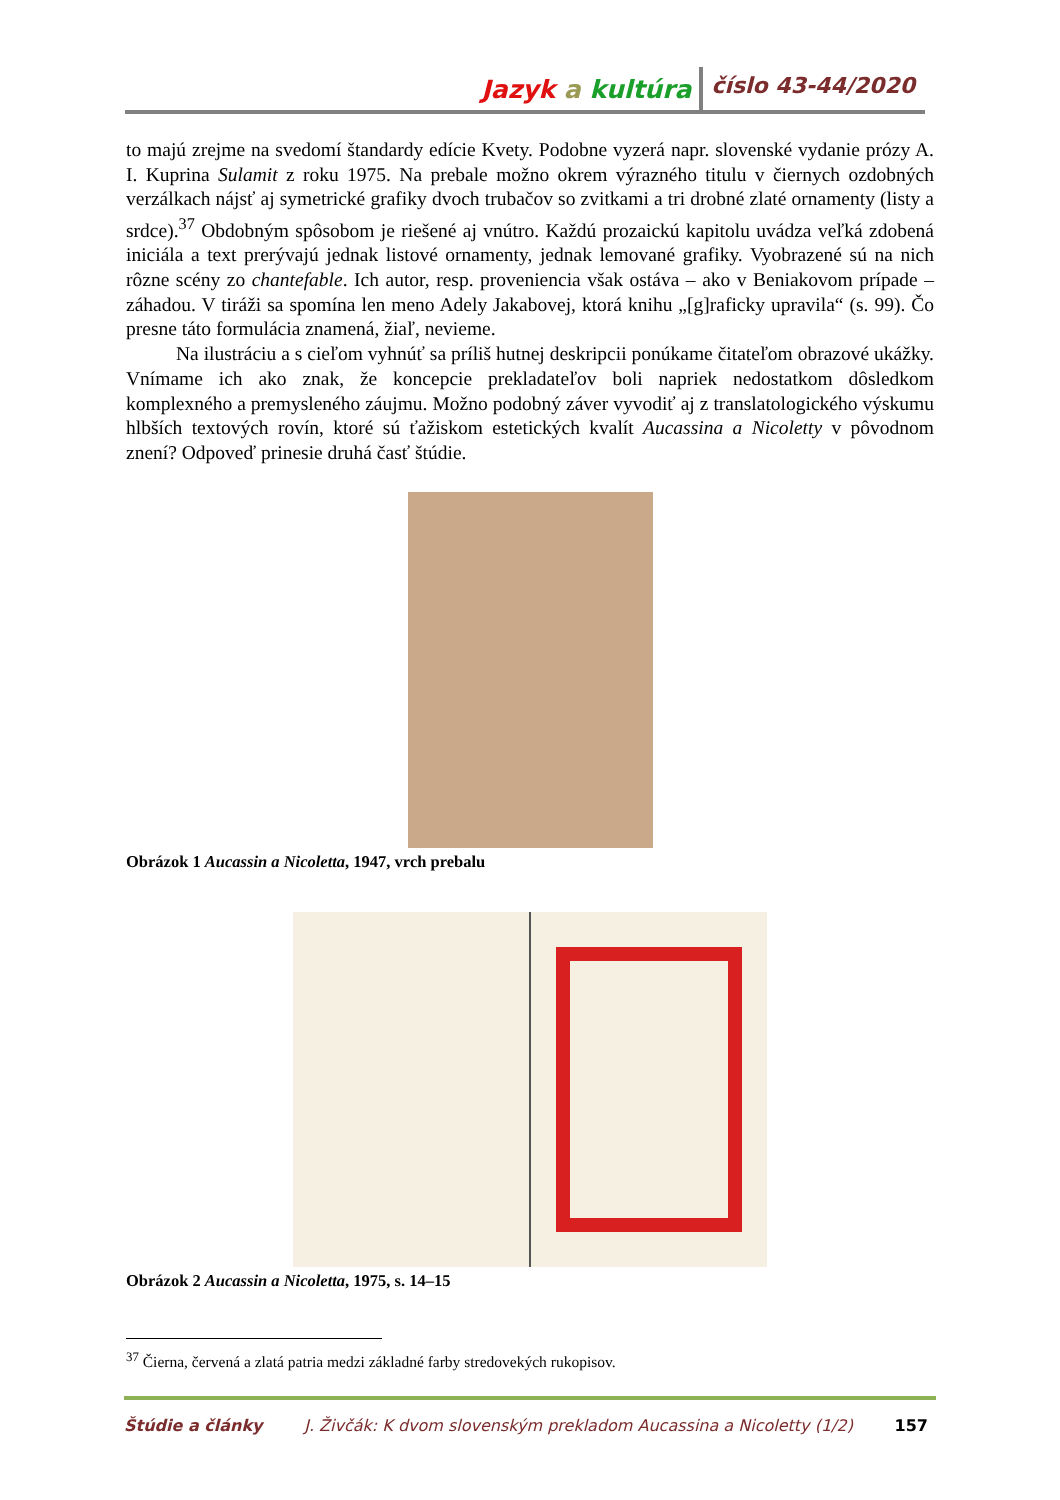Jazyk a kultúra číslo 43-44/2020
to majú zrejme na svedomí štandardy edície Kvety. Podobne vyzerá napr. slovenské vydanie prózy A. I. Kuprina Sulamit z roku 1975. Na prebale možno okrem výrazného titulu v čiernych ozdobných verzálkach nájsť aj symetrické grafiky dvoch trubačov so zvitkami a tri drobné zlaté ornamenty (listy a srdce).<sup>37</sup> Obdobným spôsobom je riešené aj vnútro. Každú prozaickú kapitolu uvádza veľká zdobená iniciála a text prerývajú jednak listové ornamenty, jednak lemované grafiky. Vyobrazené sú na nich rôzne scény zo chantefable. Ich autor, resp. proveniencia však ostáva – ako v Beniakovom prípade – záhadou. V tiráži sa spomína len meno Adely Jakabovej, ktorá knihu „[g]raficky upravila“ (s. 99). Čo presne táto formulácia znamená, žiaľ, nevieme.
Na ilustráciu a s cieľom vyhnúť sa príliš hutnej deskripcii ponúkame čitateľom obrazové ukážky. Vnímame ich ako znak, že koncepcie prekladateľov boli napriek nedostatkom dôsledkom komplexného a premysleného záujmu. Možno podobný záver vyvodiť aj z translatologického výskumu hlbších textových rovín, ktoré sú ťažiskom estetických kvalít Aucassina a Nicoletty v pôvodnom znení? Odpoveď prinesie druhá časť štúdie.
Obrázok 1 Aucassin a Nicoletta, 1947, vrch prebalu
Obrázok 2 Aucassin a Nicoletta, 1975, s. 14–15
<sup>37</sup> Čierna, červená a zlatá patria medzi základné farby stredovekých rukopisov.
Štúdie a články J. Živčák: K dvom slovenským prekladom Aucassina a Nicoletty (1/2) 157